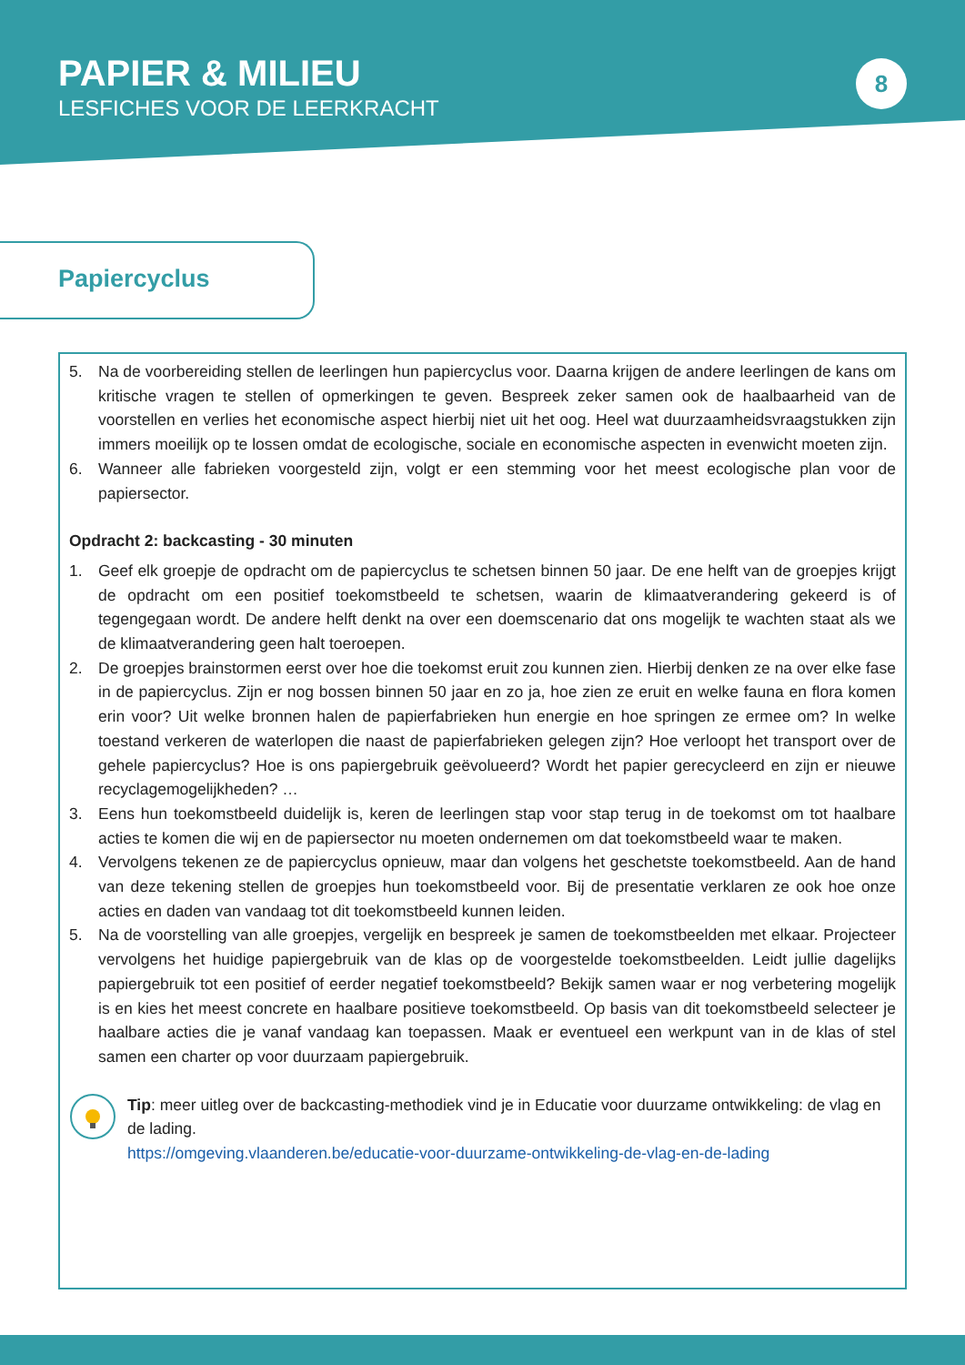PAPIER & MILIEU
LESFICHES VOOR DE LEERKRACHT
8
Papiercyclus
5. Na de voorbereiding stellen de leerlingen hun papiercyclus voor. Daarna krijgen de andere leerlingen de kans om kritische vragen te stellen of opmerkingen te geven. Bespreek zeker samen ook de haalbaarheid van de voorstellen en verlies het economische aspect hierbij niet uit het oog. Heel wat duurzaamheidsvraagstukken zijn immers moeilijk op te lossen omdat de ecologische, sociale en economische aspecten in evenwicht moeten zijn.
6. Wanneer alle fabrieken voorgesteld zijn, volgt er een stemming voor het meest ecologische plan voor de papiersector.
Opdracht 2: backcasting - 30 minuten
1. Geef elk groepje de opdracht om de papiercyclus te schetsen binnen 50 jaar. De ene helft van de groepjes krijgt de opdracht om een positief toekomstbeeld te schetsen, waarin de klimaatverandering gekeerd is of tegengegaan wordt. De andere helft denkt na over een doemscenario dat ons mogelijk te wachten staat als we de klimaatverandering geen halt toeroepen.
2. De groepjes brainstormen eerst over hoe die toekomst eruit zou kunnen zien. Hierbij denken ze na over elke fase in de papiercyclus. Zijn er nog bossen binnen 50 jaar en zo ja, hoe zien ze eruit en welke fauna en flora komen erin voor? Uit welke bronnen halen de papierfabrieken hun energie en hoe springen ze ermee om? In welke toestand verkeren de waterlopen die naast de papierfabrieken gelegen zijn? Hoe verloopt het transport over de gehele papiercyclus? Hoe is ons papiergebruik geëvolueerd? Wordt het papier gerecycleerd en zijn er nieuwe recyclagemogelijkheden? …
3. Eens hun toekomstbeeld duidelijk is, keren de leerlingen stap voor stap terug in de toekomst om tot haalbare acties te komen die wij en de papiersector nu moeten ondernemen om dat toekomstbeeld waar te maken.
4. Vervolgens tekenen ze de papiercyclus opnieuw, maar dan volgens het geschetste toekomstbeeld. Aan de hand van deze tekening stellen de groepjes hun toekomstbeeld voor. Bij de presentatie verklaren ze ook hoe onze acties en daden van vandaag tot dit toekomstbeeld kunnen leiden.
5. Na de voorstelling van alle groepjes, vergelijk en bespreek je samen de toekomstbeelden met elkaar. Projecteer vervolgens het huidige papiergebruik van de klas op de voorgestelde toekomstbeelden. Leidt jullie dagelijks papiergebruik tot een positief of eerder negatief toekomstbeeld? Bekijk samen waar er nog verbetering mogelijk is en kies het meest concrete en haalbare positieve toekomstbeeld. Op basis van dit toekomstbeeld selecteer je haalbare acties die je vanaf vandaag kan toepassen. Maak er eventueel een werkpunt van in de klas of stel samen een charter op voor duurzaam papiergebruik.
Tip: meer uitleg over de backcasting-methodiek vind je in Educatie voor duurzame ontwikkeling: de vlag en de lading.
https://omgeving.vlaanderen.be/educatie-voor-duurzame-ontwikkeling-de-vlag-en-de-lading